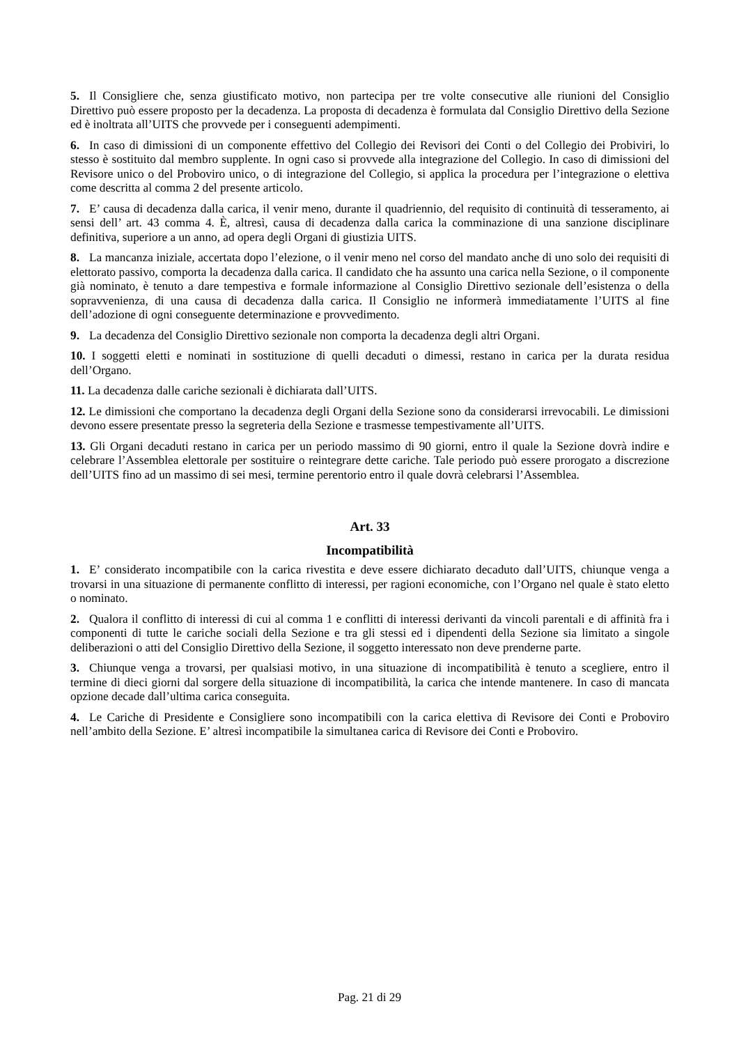5. Il Consigliere che, senza giustificato motivo, non partecipa per tre volte consecutive alle riunioni del Consiglio Direttivo può essere proposto per la decadenza. La proposta di decadenza è formulata dal Consiglio Direttivo della Sezione ed è inoltrata all’UITS che provvede per i conseguenti adempimenti.
6. In caso di dimissioni di un componente effettivo del Collegio dei Revisori dei Conti o del Collegio dei Probiviri, lo stesso è sostituito dal membro supplente. In ogni caso si provvede alla integrazione del Collegio. In caso di dimissioni del Revisore unico o del Proboviro unico, o di integrazione del Collegio, si applica la procedura per l’integrazione o elettiva come descritta al comma 2 del presente articolo.
7. E’ causa di decadenza dalla carica, il venir meno, durante il quadriennio, del requisito di continuità di tesseramento, ai sensi dell’ art. 43 comma 4. È, altresì, causa di decadenza dalla carica la comminazione di una sanzione disciplinare definitiva, superiore a un anno, ad opera degli Organi di giustizia UITS.
8. La mancanza iniziale, accertata dopo l’elezione, o il venir meno nel corso del mandato anche di uno solo dei requisiti di elettorato passivo, comporta la decadenza dalla carica. Il candidato che ha assunto una carica nella Sezione, o il componente già nominato, è tenuto a dare tempestiva e formale informazione al Consiglio Direttivo sezionale dell’esistenza o della sopravvenienza, di una causa di decadenza dalla carica. Il Consiglio ne informerà immediatamente l’UITS al fine dell’adozione di ogni conseguente determinazione e provvedimento.
9. La decadenza del Consiglio Direttivo sezionale non comporta la decadenza degli altri Organi.
10. I soggetti eletti e nominati in sostituzione di quelli decaduti o dimessi, restano in carica per la durata residua dell’Organo.
11. La decadenza dalle cariche sezionali è dichiarata dall’UITS.
12. Le dimissioni che comportano la decadenza degli Organi della Sezione sono da considerarsi irrevocabili. Le dimissioni devono essere presentate presso la segreteria della Sezione e trasmesse tempestivamente all’UITS.
13. Gli Organi decaduti restano in carica per un periodo massimo di 90 giorni, entro il quale la Sezione dovrà indire e celebrare l’Assemblea elettorale per sostituire o reintegrare dette cariche. Tale periodo può essere prorogato a discrezione dell’UITS fino ad un massimo di sei mesi, termine perentorio entro il quale dovrà celebrarsi l’Assemblea.
Art. 33
Incompatibilità
1. E’ considerato incompatibile con la carica rivestita e deve essere dichiarato decaduto dall’UITS, chiunque venga a trovarsi in una situazione di permanente conflitto di interessi, per ragioni economiche, con l’Organo nel quale è stato eletto o nominato.
2. Qualora il conflitto di interessi di cui al comma 1 e conflitti di interessi derivanti da vincoli parentali e di affinità fra i componenti di tutte le cariche sociali della Sezione e tra gli stessi ed i dipendenti della Sezione sia limitato a singole deliberazioni o atti del Consiglio Direttivo della Sezione, il soggetto interessato non deve prenderne parte.
3. Chiunque venga a trovarsi, per qualsiasi motivo, in una situazione di incompatibilità è tenuto a scegliere, entro il termine di dieci giorni dal sorgere della situazione di incompatibilità, la carica che intende mantenere. In caso di mancata opzione decade dall’ultima carica conseguita.
4. Le Cariche di Presidente e Consigliere sono incompatibili con la carica elettiva di Revisore dei Conti e Proboviro nell’ambito della Sezione. E’ altresì incompatibile la simultanea carica di Revisore dei Conti e Proboviro.
Pag. 21 di 29